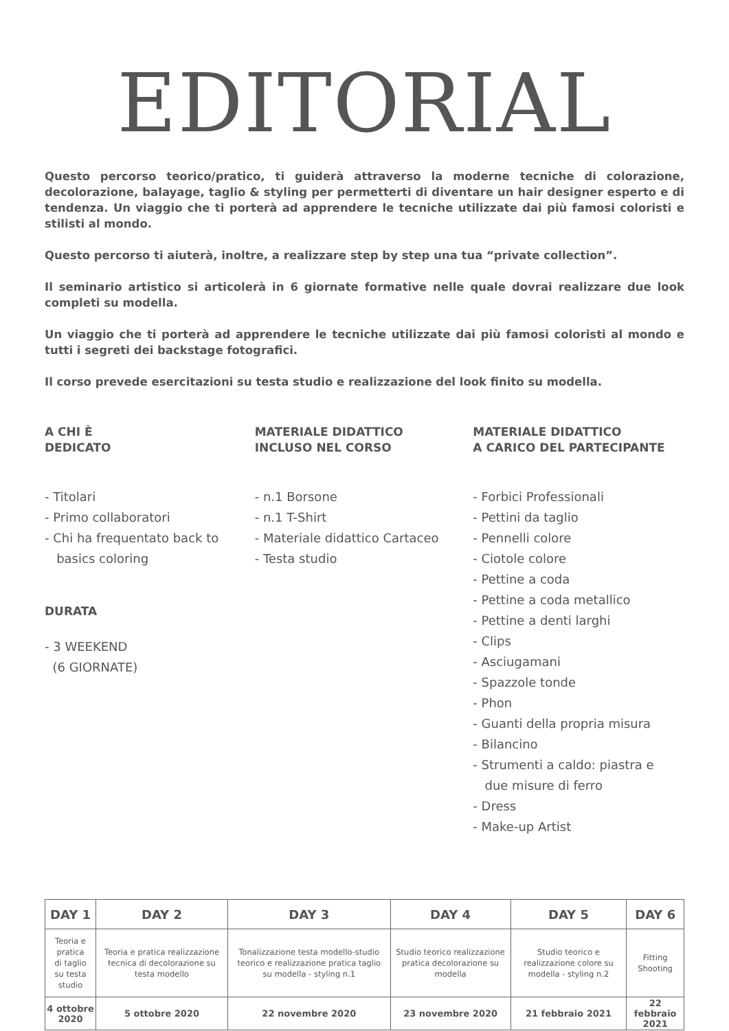EDITORIAL
Questo percorso teorico/pratico, ti guiderà attraverso la moderne tecniche di colorazione, decolorazione, balayage, taglio & styling per permetterti di diventare un hair designer esperto e di tendenza. Un viaggio che ti porterà ad apprendere le tecniche utilizzate dai più famosi coloristi e stilisti al mondo.
Questo percorso ti aiuterà, inoltre, a realizzare step by step una tua “private collection”.
Il seminario artistico si articolerà in 6 giornate formative nelle quale dovrai realizzare due look completi su modella.
Un viaggio che ti porterà ad apprendere le tecniche utilizzate dai più famosi coloristi al mondo e tutti i segreti dei backstage fotografici.
Il corso prevede esercitazioni su testa studio e realizzazione del look finito su modella.
A CHI È
DEDICATO
- Titolari
- Primo collaboratori
- Chi ha frequentato back to
basics coloring
DURATA
- 3 WEEKEND
(6 GIORNATE)
MATERIALE DIDATTICO
INCLUSO NEL CORSO
- n.1 Borsone
- n.1 T-Shirt
- Materiale didattico Cartaceo
- Testa studio
MATERIALE DIDATTICO
A CARICO DEL PARTECIPANTE
- Forbici Professionali
- Pettini da taglio
- Pennelli colore
- Ciotole colore
- Pettine a coda
- Pettine a coda metallico
- Pettine a denti larghi
- Clips
- Asciugamani
- Spazzole tonde
- Phon
- Guanti della propria misura
- Bilancino
- Strumenti a caldo: piastra e
due misure di ferro
- Dress
- Make-up Artist
| DAY 1 | DAY 2 | DAY 3 | DAY 4 | DAY 5 | DAY 6 |
| --- | --- | --- | --- | --- | --- |
| Teoria e pratica di taglio su testa studio | Teoria e pratica realizzazione tecnica di decolorazione su testa modello | Tonalizzazione testa modello-studio teorico e realizzazione pratica taglio su modella - styling n.1 | Studio teorico realizzazione pratica decolorazione su modella | Studio teorico e realizzazione colore su modella - styling n.2 | Fitting Shooting |
| 4 ottobre 2020 | 5 ottobre 2020 | 22 novembre 2020 | 23 novembre 2020 | 21 febbraio 2021 | 22 febbraio 2021 |